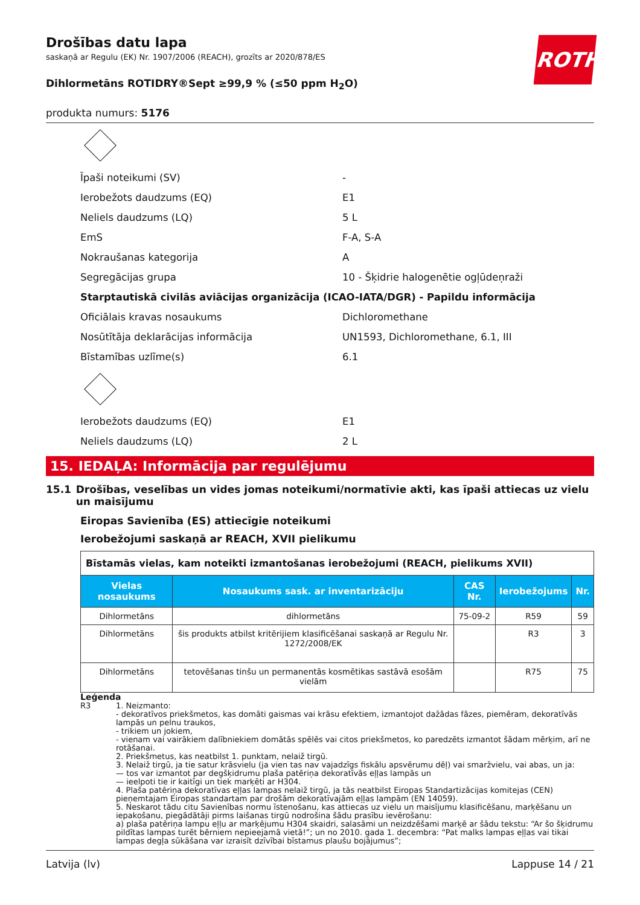ROTH
Drošības datu lapa
saskaņā ar Regulu (EK) Nr. 1907/2006 (REACH), grozīts ar 2020/878/ES
Dihlormetāns ROTIDRY®Sept ≥99,9 % (≤50 ppm H<sub>2</sub>O)
produkta numurs: 5176
Īpaši noteikumi (SV) -
Ierobežots daudzums (EQ) E1
Neliels daudzums (LQ) 5 L
EmS F-A, S-A
Nokraušanas kategorija A
Segregācijas grupa 10 - Šķidrie halogenētie ogļūdeņraži
Starptautiskā civilās aviācijas organizācija (ICAO-IATA/DGR) - Papildu informācija
Oficiālais kravas nosaukums Dichloromethane
Nosūtītāja deklarācijas informācija UN1593, Dichloromethane, 6.1, III
Bīstamības uzlīme(s) 6.1
Ierobežots daudzums (EQ) E1
Neliels daudzums (LQ) 2 L
15. IEDAĻA: Informācija par regulējumu
15.1 Drošības, veselības un vides jomas noteikumi/normatīvie akti, kas īpaši attiecas uz vielu un maisījumu
Eiropas Savienība (ES) attiecīgie noteikumi
Ierobežojumi saskaņā ar REACH, XVII pielikumu
| Bīstamās vielas, kam noteikti izmantošanas ierobežojumi (REACH, pielikums XVII) | | | | |
| Vielas nosaukums | Nosaukums sask. ar inventarizāciju | CAS Nr. | Ierobežojums | Nr. |
| Dihlormetāns | dihlormetāns | 75-09-2 | R59 | 59 |
| Dihlormetāns | šis produkts atbilst kritērijiem klasificēšanai saskaņā ar Regulu Nr. 1272/2008/EK | | R3 | 3 |
| Dihlormetāns | tetovēšanas tinšu un permanentās kosmētikas sastāvā esošām vielām | | R75 | 75 |
Leģenda
R3 1. Neizmanto:
- dekoratīvos priekšmetos, kas domāti gaismas vai krāsu efektiem, izmantojot dažādas fāzes, piemēram, dekoratīvās lampās un pelnu traukos,
- trikiem un jokiem,
- vienam vai vairākiem dalībniekiem domātās spēlēs vai citos priekšmetos, ko paredzēts izmantot šādam mērķim, arī ne rotāšanai.
2. Priekšmetus, kas neatbilst 1. punktam, nelaiž tirgū.
3. Nelaiž tirgū, ja tie satur krāsvielu (ja vien tas nav vajadzīgs fiskālu apsvērumu dēļ) vai smaržvielu, vai abas, un ja:
— tos var izmantot par degšķidrumu plaša patēriņa dekoratīvās eļļas lampās un
— ieelpoti tie ir kaitīgi un tiek marķēti ar H304.
4. Plaša patēriņa dekoratīvas eļļas lampas nelaiž tirgū, ja tās neatbilst Eiropas Standartizācijas komitejas (CEN) pieņemtajam Eiropas standartam par drošām dekoratīvajām eļļas lampām (EN 14059).
5. Neskarot tādu citu Savienības normu īstenošanu, kas attiecas uz vielu un maisījumu klasificēšanu, marķēšanu un iepakošanu, piegādātāji pirms laišanas tirgū nodrošina šādu prasību ievērošanu:
a) plaša patēriņa lampu eļļu ar marķējumu H304 skaidri, salasāmi un neizdzēšami marķē ar šādu tekstu: “Ar šo šķidrumu pildītas lampas turēt bērniem nepieejamā vietā!”; un no 2010. gada 1. decembra: “Pat malks lampas eļļas vai tikai lampas degļa sūkāšana var izraisīt dzīvībai bīstamus plaušu bojājumus”;
Latvija (lv) Lappuse 14 / 21